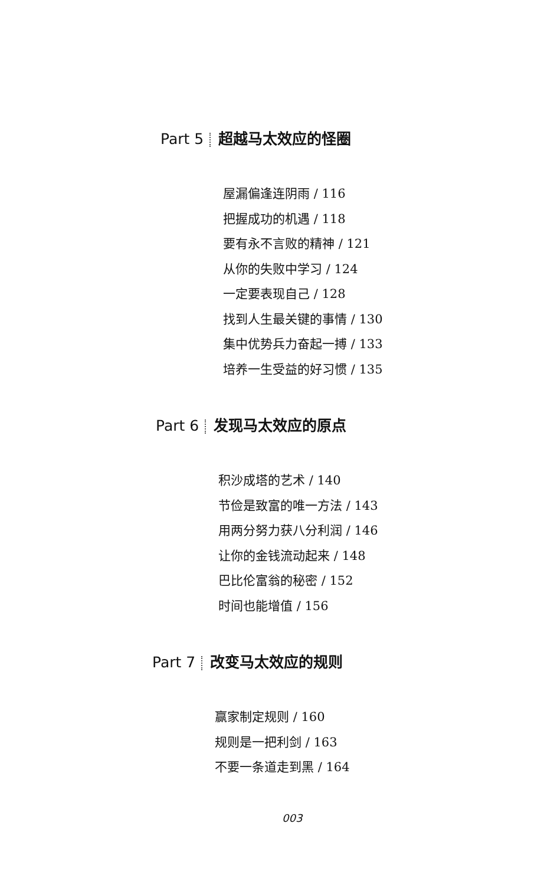Part 5 超越马太效应的怪圈
屋漏偏逢连阴雨 / 116
把握成功的机遇 / 118
要有永不言败的精神 / 121
从你的失败中学习 / 124
一定要表现自己 / 128
找到人生最关键的事情 / 130
集中优势兵力奋起一搏 / 133
培养一生受益的好习惯 / 135
Part 6 发现马太效应的原点
积沙成塔的艺术 / 140
节俭是致富的唯一方法 / 143
用两分努力获八分利润 / 146
让你的金钱流动起来 / 148
巴比伦富翁的秘密 / 152
时间也能增值 / 156
Part 7 改变马太效应的规则
赢家制定规则 / 160
规则是一把利剑 / 163
不要一条道走到黑 / 164
003